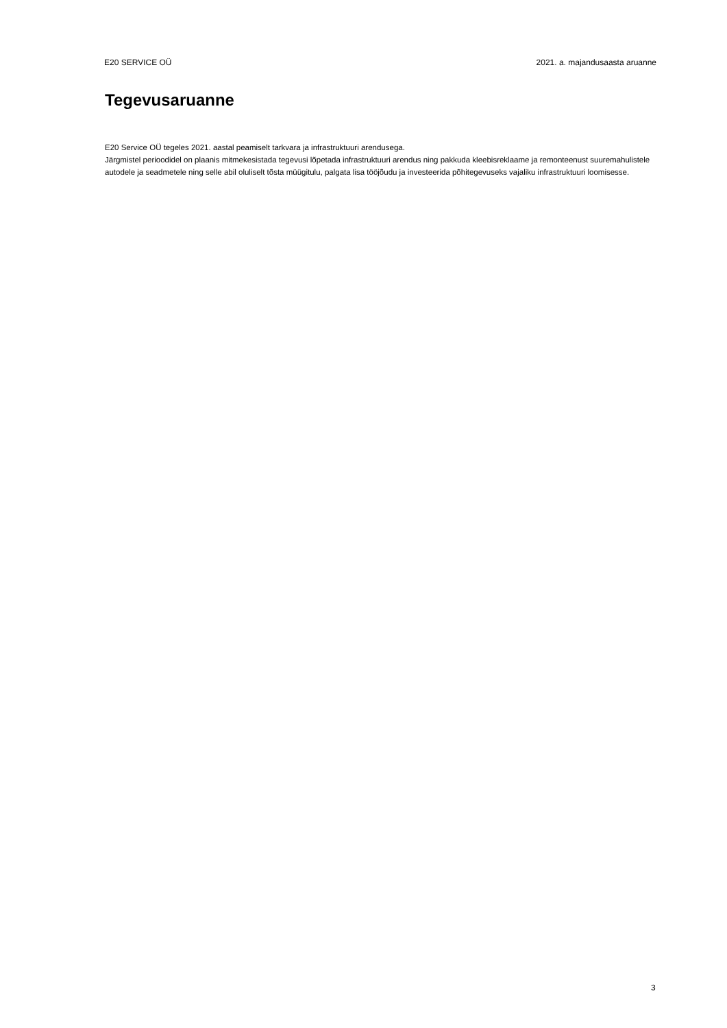E20 SERVICE OÜ 2021. a. majandusaasta aruanne
Tegevusaruanne
E20 Service OÜ tegeles 2021. aastal peamiselt tarkvara ja infrastruktuuri arendusega.
Järgmistel perioodidel on plaanis mitmekesistada tegevusi lõpetada infrastruktuuri arendus ning pakkuda kleebisreklaame ja remonteenust suuremahulistele autodele ja seadmetele ning selle abil oluliselt tõsta müügitulu, palgata lisa tööjõudu ja investeerida põhitegevuseks vajaliku infrastruktuuri loomisesse.
3